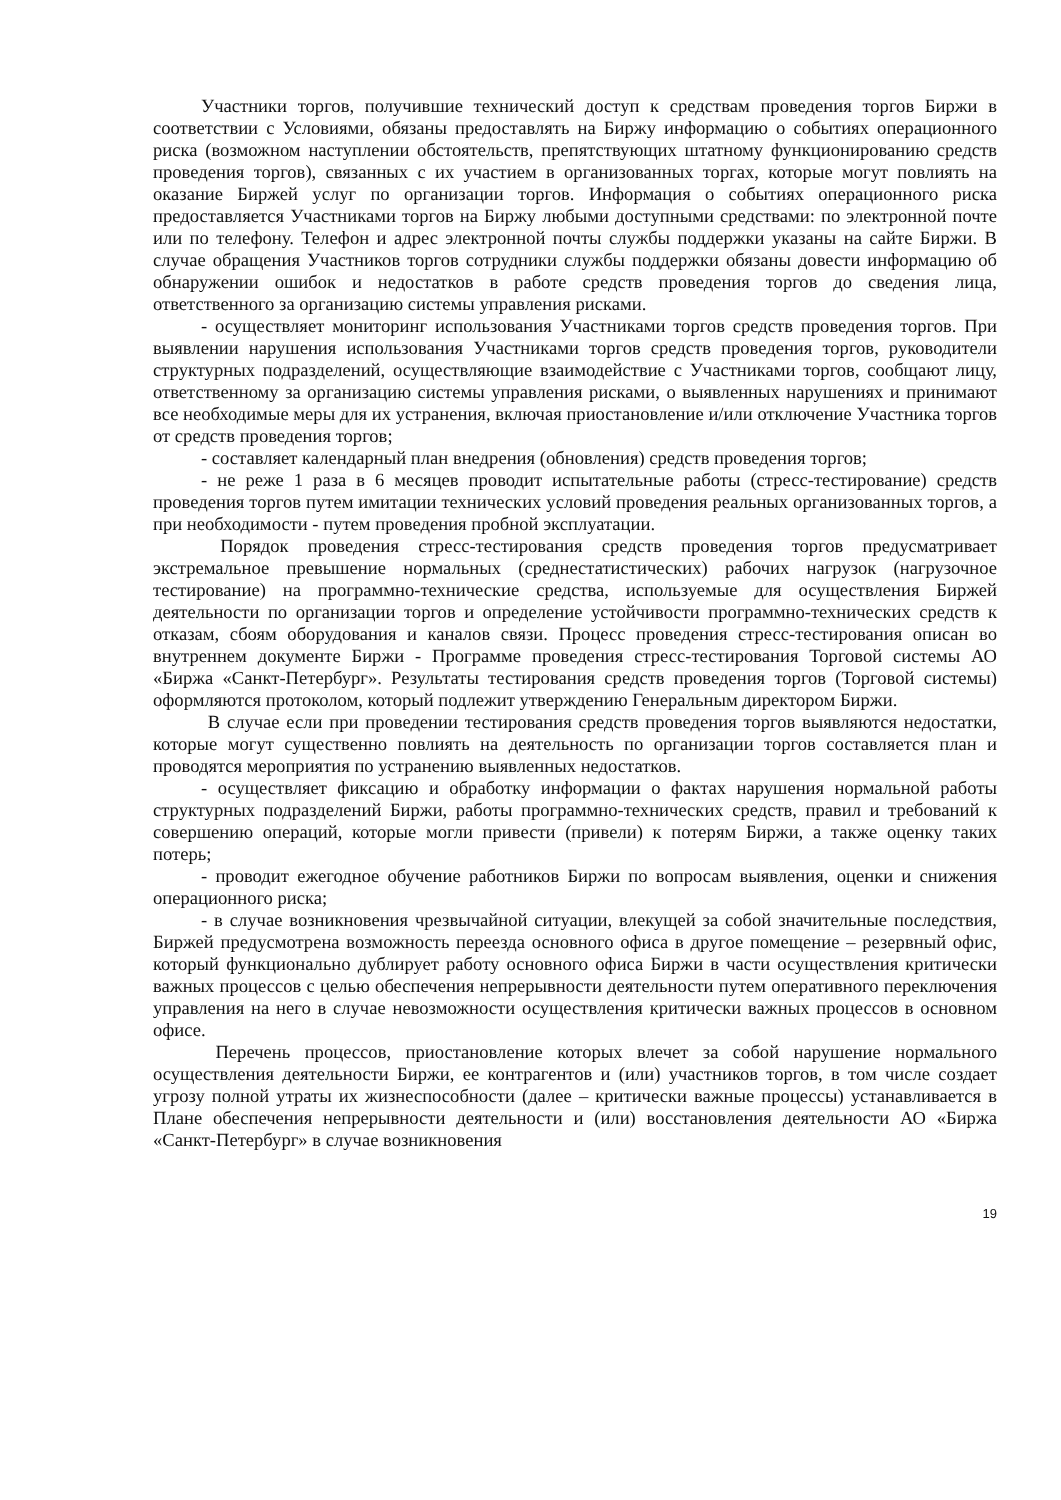Участники торгов, получившие технический доступ к средствам проведения торгов Биржи в соответствии с Условиями, обязаны предоставлять на Биржу информацию о событиях операционного риска (возможном наступлении обстоятельств, препятствующих штатному функционированию средств проведения торгов), связанных с их участием в организованных торгах, которые могут повлиять на оказание Биржей услуг по организации торгов. Информация о событиях операционного риска предоставляется Участниками торгов на Биржу любыми доступными средствами: по электронной почте или по телефону. Телефон и адрес электронной почты службы поддержки указаны на сайте Биржи. В случае обращения Участников торгов сотрудники службы поддержки обязаны довести информацию об обнаружении ошибок и недостатков в работе средств проведения торгов до сведения лица, ответственного за организацию системы управления рисками.
- осуществляет мониторинг использования Участниками торгов средств проведения торгов. При выявлении нарушения использования Участниками торгов средств проведения торгов, руководители структурных подразделений, осуществляющие взаимодействие с Участниками торгов, сообщают лицу, ответственному за организацию системы управления рисками, о выявленных нарушениях и принимают все необходимые меры для их устранения, включая приостановление и/или отключение Участника торгов от средств проведения торгов;
- составляет календарный план внедрения (обновления) средств проведения торгов;
- не реже 1 раза в 6 месяцев проводит испытательные работы (стресс-тестирование) средств проведения торгов путем имитации технических условий проведения реальных организованных торгов, а при необходимости - путем проведения пробной эксплуатации.
Порядок проведения стресс-тестирования средств проведения торгов предусматривает экстремальное превышение нормальных (среднестатистических) рабочих нагрузок (нагрузочное тестирование) на программно-технические средства, используемые для осуществления Биржей деятельности по организации торгов и определение устойчивости программно-технических средств к отказам, сбоям оборудования и каналов связи. Процесс проведения стресс-тестирования описан во внутреннем документе Биржи - Программе проведения стресс-тестирования Торговой системы АО «Биржа «Санкт-Петербург». Результаты тестирования средств проведения торгов (Торговой системы) оформляются протоколом, который подлежит утверждению Генеральным директором Биржи.
В случае если при проведении тестирования средств проведения торгов выявляются недостатки, которые могут существенно повлиять на деятельность по организации торгов составляется план и проводятся мероприятия по устранению выявленных недостатков.
- осуществляет фиксацию и обработку информации о фактах нарушения нормальной работы структурных подразделений Биржи, работы программно-технических средств, правил и требований к совершению операций, которые могли привести (привели) к потерям Биржи, а также оценку таких потерь;
- проводит ежегодное обучение работников Биржи по вопросам выявления, оценки и снижения операционного риска;
- в случае возникновения чрезвычайной ситуации, влекущей за собой значительные последствия, Биржей предусмотрена возможность переезда основного офиса в другое помещение – резервный офис, который функционально дублирует работу основного офиса Биржи в части осуществления критически важных процессов с целью обеспечения непрерывности деятельности путем оперативного переключения управления на него в случае невозможности осуществления критически важных процессов в основном офисе.
Перечень процессов, приостановление которых влечет за собой нарушение нормального осуществления деятельности Биржи, ее контрагентов и (или) участников торгов, в том числе создает угрозу полной утраты их жизнеспособности (далее – критически важные процессы) устанавливается в Плане обеспечения непрерывности деятельности и (или) восстановления деятельности АО «Биржа «Санкт-Петербург» в случае возникновения
19